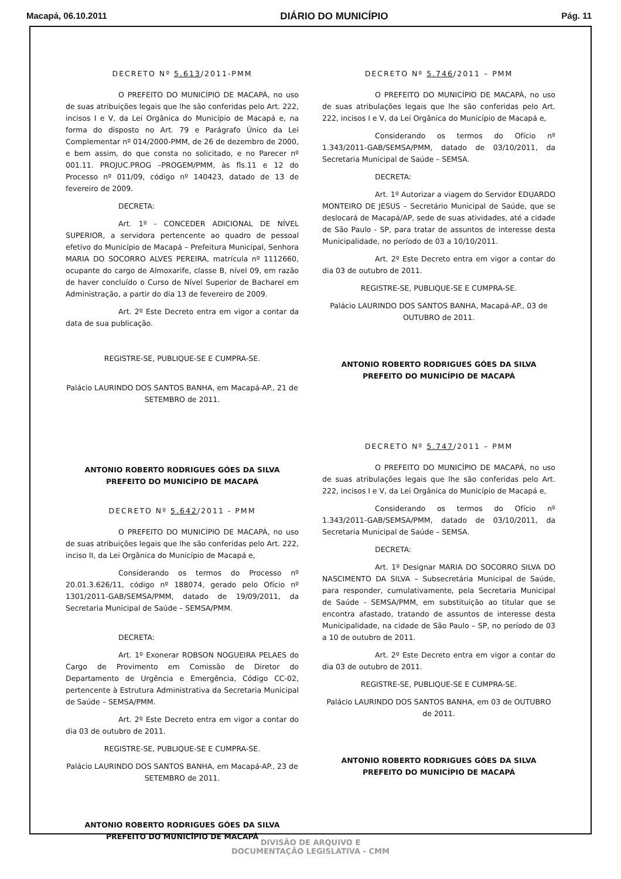Macapá, 06.10.2011 DIÁRIO DO MUNICÍPIO Pág. 11
DECRETO Nº 5.613/2011-PMM
O PREFEITO DO MUNICÍPIO DE MACAPÁ, no uso de suas atribuições legais que lhe são conferidas pelo Art. 222, incisos I e V, da Lei Orgânica do Município de Macapá e, na forma do disposto no Art. 79 e Parágrafo Único da Lei Complementar nº 014/2000-PMM, de 26 de dezembro de 2000, e bem assim, do que consta no solicitado, e no Parecer nº 001.11. PROJUC.PROG –PROGEM/PMM, às fls.11 e 12 do Processo nº 011/09, código nº 140423, datado de 13 de fevereiro de 2009.
DECRETA:
Art. 1º - CONCEDER ADICIONAL DE NÍVEL SUPERIOR, a servidora pertencente ao quadro de pessoal efetivo do Município de Macapá – Prefeitura Municipal, Senhora MARIA DO SOCORRO ALVES PEREIRA, matrícula nº 1112660, ocupante do cargo de Almoxarife, classe B, nível 09, em razão de haver concluído o Curso de Nível Superior de Bacharel em Administração, a partir do dia 13 de fevereiro de 2009.
Art. 2º Este Decreto entra em vigor a contar da data de sua publicação.
REGISTRE-SE, PUBLIQUE-SE E CUMPRA-SE.
Palácio LAURINDO DOS SANTOS BANHA, em Macapá-AP., 21 de SETEMBRO de 2011.
ANTONIO ROBERTO RODRIGUES GÓES DA SILVA
PREFEITO DO MUNICÍPIO DE MACAPÁ
DECRETO Nº 5.642/2011 - PMM
O PREFEITO DO MUNICÍPIO DE MACAPÁ, no uso de suas atribuições legais que lhe são conferidas pelo Art. 222, inciso II, da Lei Orgânica do Município de Macapá e,
Considerando os termos do Processo nº 20.01.3.626/11, código nº 188074, gerado pelo Ofício nº 1301/2011-GAB/SEMSA/PMM, datado de 19/09/2011, da Secretaria Municipal de Saúde – SEMSA/PMM.
DECRETA:
Art. 1º Exonerar ROBSON NOGUEIRA PELAES do Cargo de Provimento em Comissão de Diretor do Departamento de Urgência e Emergência, Código CC-02, pertencente à Estrutura Administrativa da Secretaria Municipal de Saúde – SEMSA/PMM.
Art. 2º Este Decreto entra em vigor a contar do dia 03 de outubro de 2011.
REGISTRE-SE, PUBLIQUE-SE E CUMPRA-SE.
Palácio LAURINDO DOS SANTOS BANHA, em Macapá-AP., 23 de SETEMBRO de 2011.
ANTONIO ROBERTO RODRIGUES GÓES DA SILVA
PREFEITO DO MUNICÍPIO DE MACAPÁ
DECRETO Nº 5.746/2011 – PMM
O PREFEITO DO MUNICÍPIO DE MACAPÁ, no uso de suas atribulações legais que lhe são conferidas pelo Art. 222, incisos I e V, da Lei Orgânica do Município de Macapá e,
Considerando os termos do Ofício nº 1.343/2011-GAB/SEMSA/PMM, datado de 03/10/2011, da Secretaria Municipal de Saúde – SEMSA.
DECRETA:
Art. 1º Autorizar a viagem do Servidor EDUARDO MONTEIRO DE JESUS – Secretário Municipal de Saúde, que se deslocará de Macapá/AP, sede de suas atividades, até a cidade de São Paulo - SP, para tratar de assuntos de interesse desta Municipalidade, no período de 03 a 10/10/2011.
Art. 2º Este Decreto entra em vigor a contar do dia 03 de outubro de 2011.
REGISTRE-SE, PUBLIQUE-SE E CUMPRA-SE.
Palácio LAURINDO DOS SANTOS BANHA, Macapá-AP., 03 de OUTUBRO de 2011.
ANTONIO ROBERTO RODRIGUES GÓES DA SILVA
PREFEITO DO MUNICÍPIO DE MACAPÁ
DECRETO Nº 5.747/2011 – PMM
O PREFEITO DO MUNICÍPIO DE MACAPÁ, no uso de suas atribulações legais que lhe são conferidas pelo Art. 222, incisos I e V, da Lei Orgânica do Município de Macapá e,
Considerando os termos do Ofício nº 1.343/2011-GAB/SEMSA/PMM, datado de 03/10/2011, da Secretaria Municipal de Saúde – SEMSA.
DECRETA:
Art. 1º Designar MARIA DO SOCORRO SILVA DO NASCIMENTO DA SILVA – Subsecretária Municipal de Saúde, para responder, cumulativamente, pela Secretaria Municipal de Saúde - SEMSA/PMM, em substituição ao titular que se encontra afastado, tratando de assuntos de interesse desta Municipalidade, na cidade de São Paulo – SP, no período de 03 a 10 de outubro de 2011.
Art. 2º Este Decreto entra em vigor a contar do dia 03 de outubro de 2011.
REGISTRE-SE, PUBLIQUE-SE E CUMPRA-SE.
Palácio LAURINDO DOS SANTOS BANHA, em 03 de OUTUBRO de 2011.
ANTONIO ROBERTO RODRIGUES GÓES DA SILVA
PREFEITO DO MUNICÍPIO DE MACAPÁ
DIVISÃO DE ARQUIVO E
DOCUMENTAÇÃO LEGISLATIVA - CMM